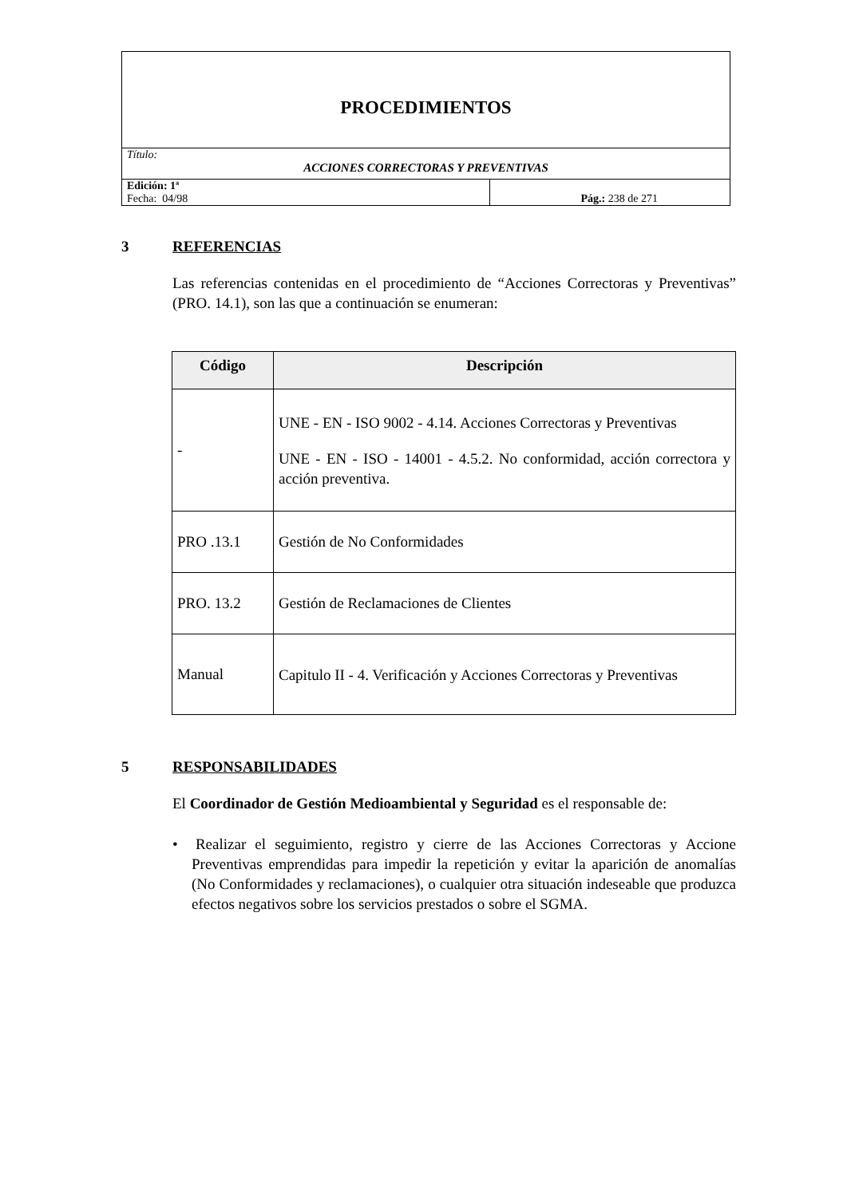| PROCEDIMIENTOS | |
| Título: ACCIONES CORRECTORAS Y PREVENTIVAS | |
| Edición: 1ª Fecha: 04/98 | Pág.: 238 de 271 |
3 REFERENCIAS
Las referencias contenidas en el procedimiento de “Acciones Correctoras y Preventivas” (PRO. 14.1), son las que a continuación se enumeran:
| Código | Descripción |
| --- | --- |
| - | UNE - EN - ISO 9002 - 4.14. Acciones Correctoras y Preventivas UNE - EN - ISO - 14001 - 4.5.2. No conformidad, acción correctora y acción preventiva. |
| PRO .13.1 | Gestión de No Conformidades |
| PRO. 13.2 | Gestión de Reclamaciones de Clientes |
| Manual | Capitulo II - 4. Verificación y Acciones Correctoras y Preventivas |
5 RESPONSABILIDADES
El Coordinador de Gestión Medioambiental y Seguridad es el responsable de:
• Realizar el seguimiento, registro y cierre de las Acciones Correctoras y Accione Preventivas emprendidas para impedir la repetición y evitar la aparición de anomalías (No Conformidades y reclamaciones), o cualquier otra situación indeseable que produzca efectos negativos sobre los servicios prestados o sobre el SGMA.